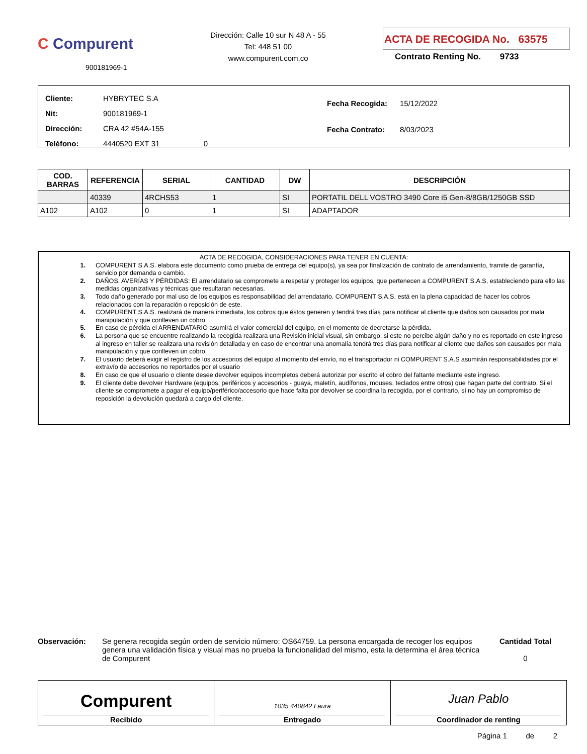C Compurent
900181969-1
Dirección: Calle 10 sur N 48 A - 55
Tel: 448 51 00
www.compurent.com.co
ACTA DE RECOGIDA No. 63575
Contrato Renting No. 9733
| Cliente: HYBRYTEC S.A |
| Nit: 900181969-1 |
| Dirección: CRA 42 #54A-155 |
| Teléfono: 4440520 EXT 31 0 |
| Fecha Recogida: 15/12/2022 |
| Fecha Contrato: 8/03/2023 |
| COD. BARRAS | REFERENCIA | SERIAL | CANTIDAD | DW | DESCRIPCIÓN |
| --- | --- | --- | --- | --- | --- |
| | 40339 | 4RCHS53 | 1 | SI | PORTATIL DELL VOSTRO 3490 Core i5 Gen-8/8GB/1250GB SSD |
| A102 | A102 | 0 | 1 | SI | ADAPTADOR |
ACTA DE RECOGIDA, CONSIDERACIONES PARA TENER EN CUENTA:
1. COMPURENT S.A.S. elabora este documento como prueba de entrega del equipo(s), ya sea por finalización de contrato de arrendamiento, tramite de garantía, servicio por demanda o cambio.
2. DAÑOS, AVERÍAS Y PÉRDIDAS: El arrendatario se compromete a respetar y proteger los equipos, que pertenecen a COMPURENT S.A.S, estableciendo para ello las medidas organizativas y técnicas que resultaran necesarias.
3. Todo daño generado por mal uso de los equipos es responsabilidad del arrendatario. COMPURENT S.A.S. está en la plena capacidad de hacer los cobros relacionados con la reparación o reposición de este.
4. COMPURENT S.A.S. realizará de manera inmediata, los cobros que éstos generen y tendrá tres días para notificar al cliente que daños son causados por mala manipulación y que conlleven un cobro.
5. En caso de pérdida el ARRENDATARIO asumirá el valor comercial del equipo, en el momento de decretarse la pérdida.
6. La persona que se encuentre realizando la recogida realizara una Revisión inicial visual, sin embargo, si este no percibe algún daño y no es reportado en este ingreso al ingreso en taller se realizara una revisión detallada y en caso de encontrar una anomalía tendrá tres días para notificar al cliente que daños son causados por mala manipulación y que conlleven un cobro.
7. El usuario deberá exigir el registro de los accesorios del equipo al momento del envío, no el transportador ni COMPURENT S.A.S asumirán responsabilidades por el extravío de accesorios no reportados por el usuario
8. En caso de que el usuario o cliente desee devolver equipos incompletos deberá autorizar por escrito el cobro del faltante mediante este ingreso.
9. El cliente debe devolver Hardware (equipos, periféricos y accesorios - guaya, maletín, audífonos, mouses, teclados entre otros) que hagan parte del contrato. Si el cliente se compromete a pagar el equipo/periférico/accesorio que hace falta por devolver se coordina la recogida, por el contrario, si no hay un compromiso de reposición la devolución quedará a cargo del cliente.
Observación: Se genera recogida según orden de servicio número: OS64759. La persona encargada de recoger los equipos genera una validación física y visual mas no prueba la funcionalidad del mismo, esta la determina el área técnica de Compurent
Cantidad Total
0
Compurent
Recibido
1035 440842 Laura
Entregado
Juan Pablo
Coordinador de renting
Página 1 de 2